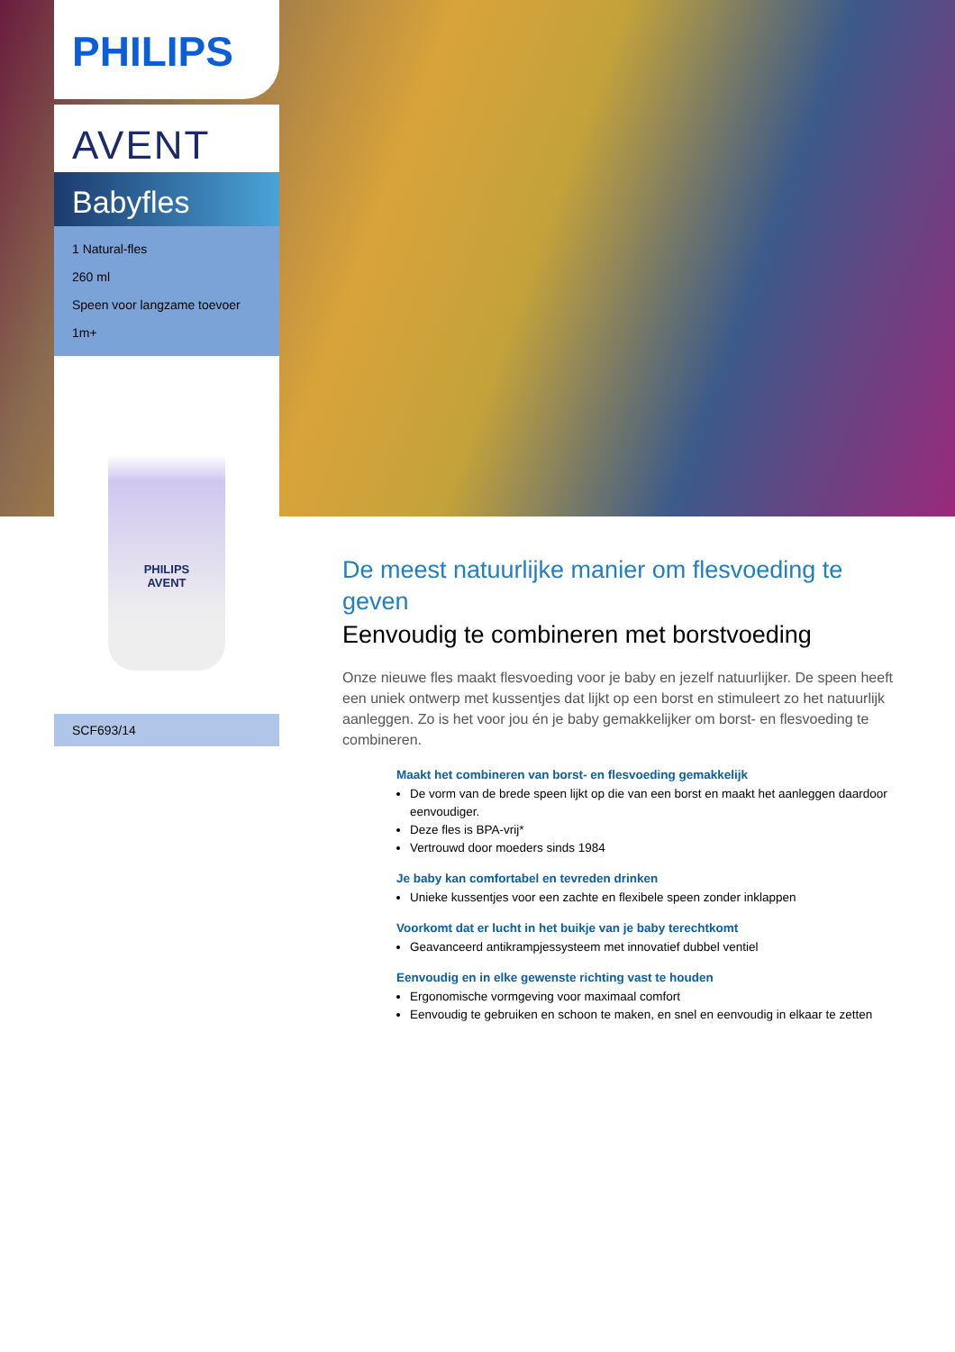PHILIPS
AVENT
Babyfles
1 Natural-fles
260 ml
Speen voor langzame toevoer
1m+
PHILIPS
AVENT
SCF693/14
De meest natuurlijke manier om flesvoeding te geven
Eenvoudig te combineren met borstvoeding
Onze nieuwe fles maakt flesvoeding voor je baby en jezelf natuurlijker. De speen heeft een uniek ontwerp met kussentjes dat lijkt op een borst en stimuleert zo het natuurlijk aanleggen. Zo is het voor jou én je baby gemakkelijker om borst- en flesvoeding te combineren.
Maakt het combineren van borst- en flesvoeding gemakkelijk
De vorm van de brede speen lijkt op die van een borst en maakt het aanleggen daardoor eenvoudiger.
Deze fles is BPA-vrij*
Vertrouwd door moeders sinds 1984
Je baby kan comfortabel en tevreden drinken
Unieke kussentjes voor een zachte en flexibele speen zonder inklappen
Voorkomt dat er lucht in het buikje van je baby terechtkomt
Geavanceerd antikrampjessysteem met innovatief dubbel ventiel
Eenvoudig en in elke gewenste richting vast te houden
Ergonomische vormgeving voor maximaal comfort
Eenvoudig te gebruiken en schoon te maken, en snel en eenvoudig in elkaar te zetten